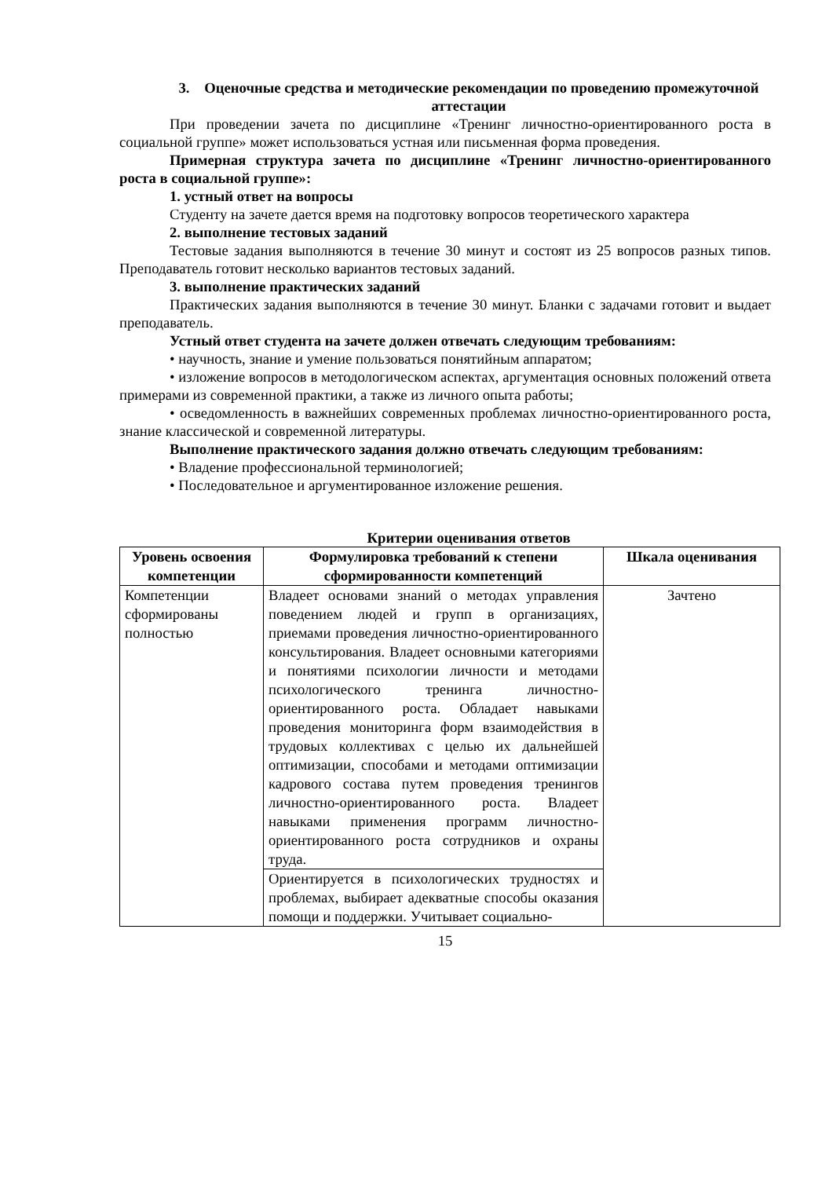3. Оценочные средства и методические рекомендации по проведению промежуточной аттестации
При проведении зачета по дисциплине «Тренинг личностно-ориентированного роста в социальной группе» может использоваться устная или письменная форма проведения.
Примерная структура зачета по дисциплине «Тренинг личностно-ориентированного роста в социальной группе»:
1. устный ответ на вопросы
Студенту на зачете дается время на подготовку вопросов теоретического характера
2. выполнение тестовых заданий
Тестовые задания выполняются в течение 30 минут и состоят из 25 вопросов разных типов. Преподаватель готовит несколько вариантов тестовых заданий.
3. выполнение практических заданий
Практических задания выполняются в течение 30 минут. Бланки с задачами готовит и выдает преподаватель.
Устный ответ студента на зачете должен отвечать следующим требованиям:
• научность, знание и умение пользоваться понятийным аппаратом;
• изложение вопросов в методологическом аспектах, аргументация основных положений ответа примерами из современной практики, а также из личного опыта работы;
• осведомленность в важнейших современных проблемах личностно-ориентированного роста, знание классической и современной литературы.
Выполнение практического задания должно отвечать следующим требованиям:
• Владение профессиональной терминологией;
• Последовательное и аргументированное изложение решения.
Критерии оценивания ответов
| Уровень освоения компетенции | Формулировка требований к степени сформированности компетенций | Шкала оценивания |
| --- | --- | --- |
| Компетенции сформированы полностью | Владеет основами знаний о методах управления поведением людей и групп в организациях, приемами проведения личностно-ориентированного консультирования. Владеет основными категориями и понятиями психологии личности и методами психологического тренинга личностно-ориентированного роста. Обладает навыками проведения мониторинга форм взаимодействия в трудовых коллективах с целью их дальнейшей оптимизации, способами и методами оптимизации кадрового состава путем проведения тренингов личностно-ориентированного роста. Владеет навыками применения программ личностно-ориентированного роста сотрудников и охраны труда. | Зачтено |
| | Ориентируется в психологических трудностях и проблемах, выбирает адекватные способы оказания помощи и поддержки. Учитывает социально- | |
15